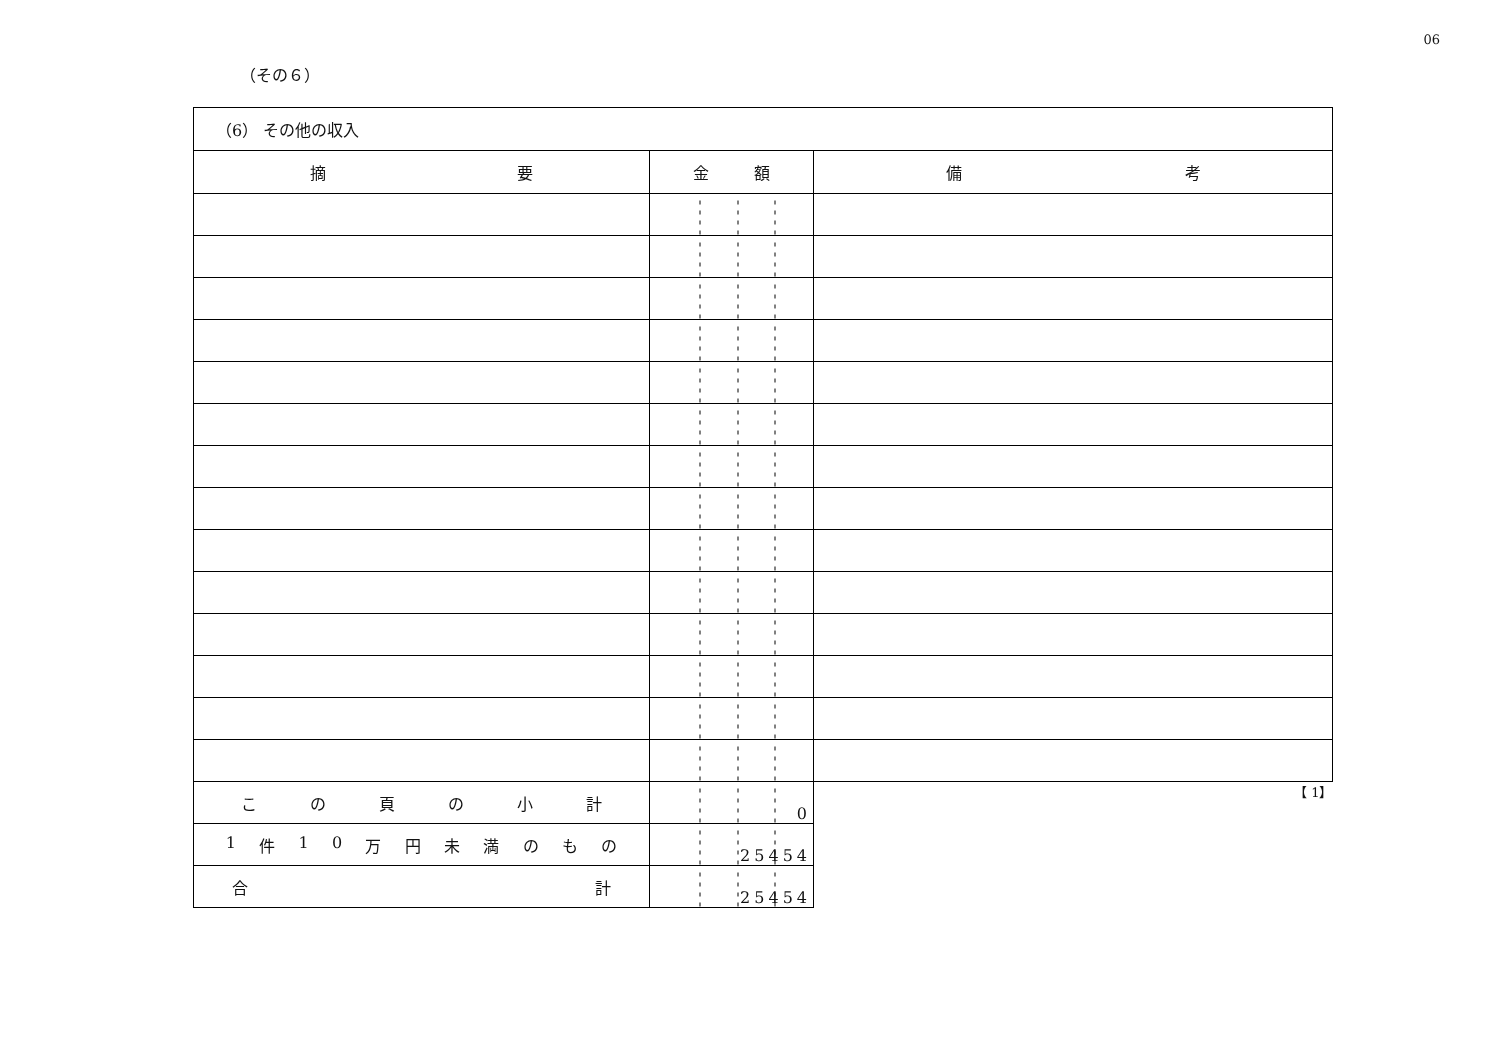06
（その６）
（6） その他の収入
| 摘 要 | 金 額 | 備 考 |
| --- | --- | --- |
| こ の 頁 の 小 計 | 0 | 【 1】 |
| 1 件 1 0 万 円 未 満 の も の | 25454 | |
| 合 計 | 25454 | |